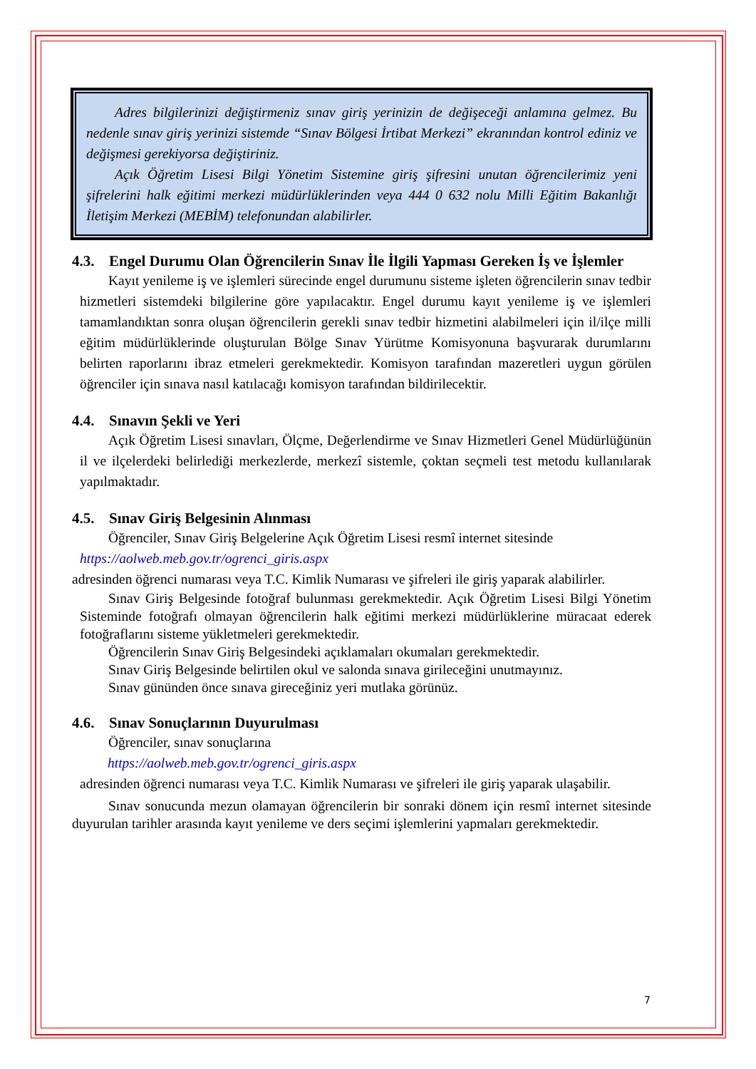Adres bilgilerinizi değiştirmeniz sınav giriş yerinizin de değişeceği anlamına gelmez. Bu nedenle sınav giriş yerinizi sistemde “Sınav Bölgesi İrtibat Merkezi” ekranından kontrol ediniz ve değişmesi gerekiyorsa değiştiriniz.
Açık Öğretim Lisesi Bilgi Yönetim Sistemine giriş şifresini unutan öğrencilerimiz yeni şifrelerini halk eğitimi merkezi müdürlüklerinden veya 444 0 632 nolu Milli Eğitim Bakanlığı İletişim Merkezi (MEBİM) telefonundan alabilirler.
4.3. Engel Durumu Olan Öğrencilerin Sınav İle İlgili Yapması Gereken İş ve İşlemler
Kayıt yenileme iş ve işlemleri sürecinde engel durumunu sisteme işleten öğrencilerin sınav tedbir hizmetleri sistemdeki bilgilerine göre yapılacaktır. Engel durumu kayıt yenileme iş ve işlemleri tamamlandıktan sonra oluşan öğrencilerin gerekli sınav tedbir hizmetini alabilmeleri için il/ilçe milli eğitim müdürlüklerinde oluşturulan Bölge Sınav Yürütme Komisyonuna başvurarak durumlarını belirten raporlarını ibraz etmeleri gerekmektedir. Komisyon tarafından mazeretleri uygun görülen öğrenciler için sınava nasıl katılacağı komisyon tarafından bildirilecektir.
4.4. Sınavın Şekli ve Yeri
Açık Öğretim Lisesi sınavları, Ölçme, Değerlendirme ve Sınav Hizmetleri Genel Müdürlüğünün il ve ilçelerdeki belirlediği merkezlerde, merkezî sistemle, çoktan seçmeli test metodu kullanılarak yapılmaktadır.
4.5. Sınav Giriş Belgesinin Alınması
Öğrenciler, Sınav Giriş Belgelerine Açık Öğretim Lisesi resmî internet sitesinde
https://aolweb.meb.gov.tr/ogrenci_giris.aspx
adresinden öğrenci numarası veya T.C. Kimlik Numarası ve şifreleri ile giriş yaparak alabilirler.
Sınav Giriş Belgesinde fotoğraf bulunması gerekmektedir. Açık Öğretim Lisesi Bilgi Yönetim Sisteminde fotoğrafı olmayan öğrencilerin halk eğitimi merkezi müdürlüklerine müracaat ederek fotoğraflarını sisteme yükletmeleri gerekmektedir.
Öğrencilerin Sınav Giriş Belgesindeki açıklamaları okumaları gerekmektedir.
Sınav Giriş Belgesinde belirtilen okul ve salonda sınava girileceğini unutmayınız.
Sınav gününden önce sınava gireceğiniz yeri mutlaka görünüz.
4.6. Sınav Sonuçlarının Duyurulması
Öğrenciler, sınav sonuçlarına
https://aolweb.meb.gov.tr/ogrenci_giris.aspx
adresinden öğrenci numarası veya T.C. Kimlik Numarası ve şifreleri ile giriş yaparak ulaşabilir.
Sınav sonucunda mezun olamayan öğrencilerin bir sonraki dönem için resmî internet sitesinde duyurulan tarihler arasında kayıt yenileme ve ders seçimi işlemlerini yapmaları gerekmektedir.
7